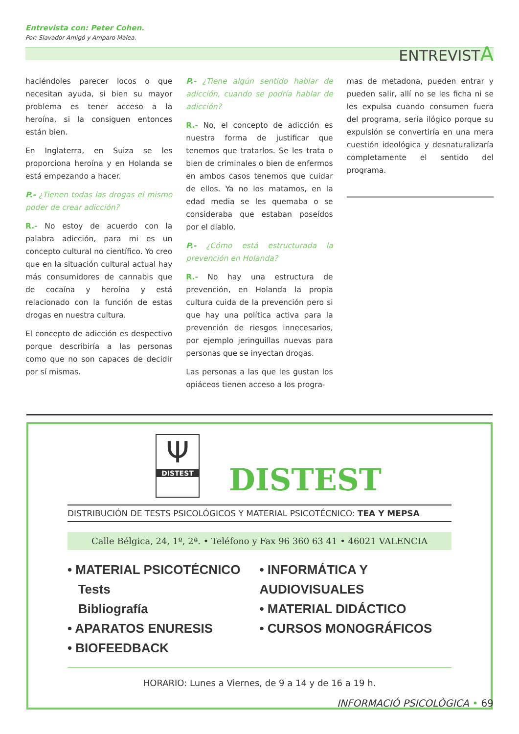Entrevista con: Peter Cohen.
Por: Slavador Amigó y Amparo Malea.
ENTREVISTA
haciéndoles parecer locos o que necesitan ayuda, si bien su mayor problema es tener acceso a la heroína, si la consiguen entonces están bien.
En Inglaterra, en Suiza se les proporciona heroína y en Holanda se está empezando a hacer.
P.- ¿Tienen todas las drogas el mismo poder de crear adicción?
R.- No estoy de acuerdo con la palabra adicción, para mi es un concepto cultural no científico. Yo creo que en la situación cultural actual hay más consumidores de cannabis que de cocaína y heroína y está relacionado con la función de estas drogas en nuestra cultura.
El concepto de adicción es despectivo porque describiría a las personas como que no son capaces de decidir por sí mismas.
P.- ¿Tiene algún sentido hablar de adicción, cuando se podría hablar de adicción?
R.- No, el concepto de adicción es nuestra forma de justificar que tenemos que tratarlos. Se les trata o bien de criminales o bien de enfermos en ambos casos tenemos que cuidar de ellos. Ya no los matamos, en la edad media se les quemaba o se consideraba que estaban poseídos por el diablo.
P.- ¿Cómo está estructurada la prevención en Holanda?
R.- No hay una estructura de prevención, en Holanda la propia cultura cuida de la prevención pero si que hay una política activa para la prevención de riesgos innecesarios, por ejemplo jeringuillas nuevas para personas que se inyectan drogas.
Las personas a las que les gustan los opiáceos tienen acceso a los progra-
mas de metadona, pueden entrar y pueden salir, allí no se les ficha ni se les expulsa cuando consumen fuera del programa, sería ilógico porque su expulsión se convertiría en una mera cuestión ideológica y desnaturalizaría completamente el sentido del programa.
Ψ
DISTEST
DISTEST
DISTRIBUCIÓN DE TESTS PSICOLÓGICOS Y MATERIAL PSICOTÉCNICO: TEA Y MEPSA
Calle Bélgica, 24, 1º, 2ª. • Teléfono y Fax 96 360 63 41 • 46021 VALENCIA
• MATERIAL PSICOTÉCNICO
Tests
Bibliografía
• APARATOS ENURESIS
• BIOFEEDBACK
• INFORMÁTICA Y AUDIOVISUALES
• MATERIAL DIDÁCTICO
• CURSOS MONOGRÁFICOS
HORARIO: Lunes a Viernes, de 9 a 14 y de 16 a 19 h.
INFORMACIÓ PSICOLÒGICA • 69